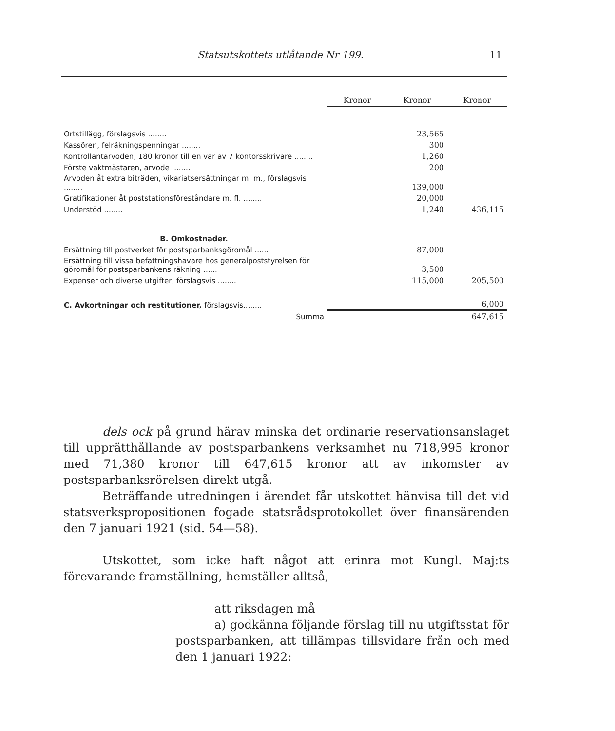Statsutskottets utlåtande Nr 199. 11
| | Kronor | Kronor | Kronor |
| --- | --- | --- | --- |
| Ortstillägg, förslagsvis ........ | | 23,565 | |
| Kassören, felräkningspenningar ........ | | 300 | |
| Kontrollantarvoden, 180 kronor till en var av 7 kontorsskrivare ........ | | 1,260 | |
| Förste vaktmästaren, arvode ........ | | 200 | |
| Arvoden åt extra biträden, vikariatsersättningar m. m., förslagsvis ........ | | 139,000 | |
| Gratifikationer åt poststationsföreståndare m. fl. ........ | | 20,000 | |
| Understöd ........ | | 1,240 | 436,115 |
| B. Omkostnader. | | | |
| Ersättning till postverket för postsparbanksgöromål ...... | | 87,000 | |
| Ersättning till vissa befattningshavare hos generalpoststyrelsen för göromål för postsparbankens räkning ...... | | 3,500 | |
| Expenser och diverse utgifter, förslagsvis ........ | | 115,000 | 205,500 |
| C. Avkortningar och restitutioner, förslagsvis........ | | | 6,000 |
| Summa | | | 647,615 |
dels ock på grund härav minska det ordinarie reservationsanslaget till upprätthållande av postsparbankens verksamhet nu 718,995 kronor med 71,380 kronor till 647,615 kronor att av inkomster av postsparbanksrörelsen direkt utgå.
Beträffande utredningen i ärendet får utskottet hänvisa till det vid statsverkspropositionen fogade statsrådsprotokollet över finansärenden den 7 januari 1921 (sid. 54—58).
Utskottet, som icke haft något att erinra mot Kungl. Maj:ts förevarande framställning, hemställer alltså,
att riksdagen må
a) godkänna följande förslag till nu utgiftsstat för postsparbanken, att tillämpas tillsvidare från och med den 1 januari 1922: